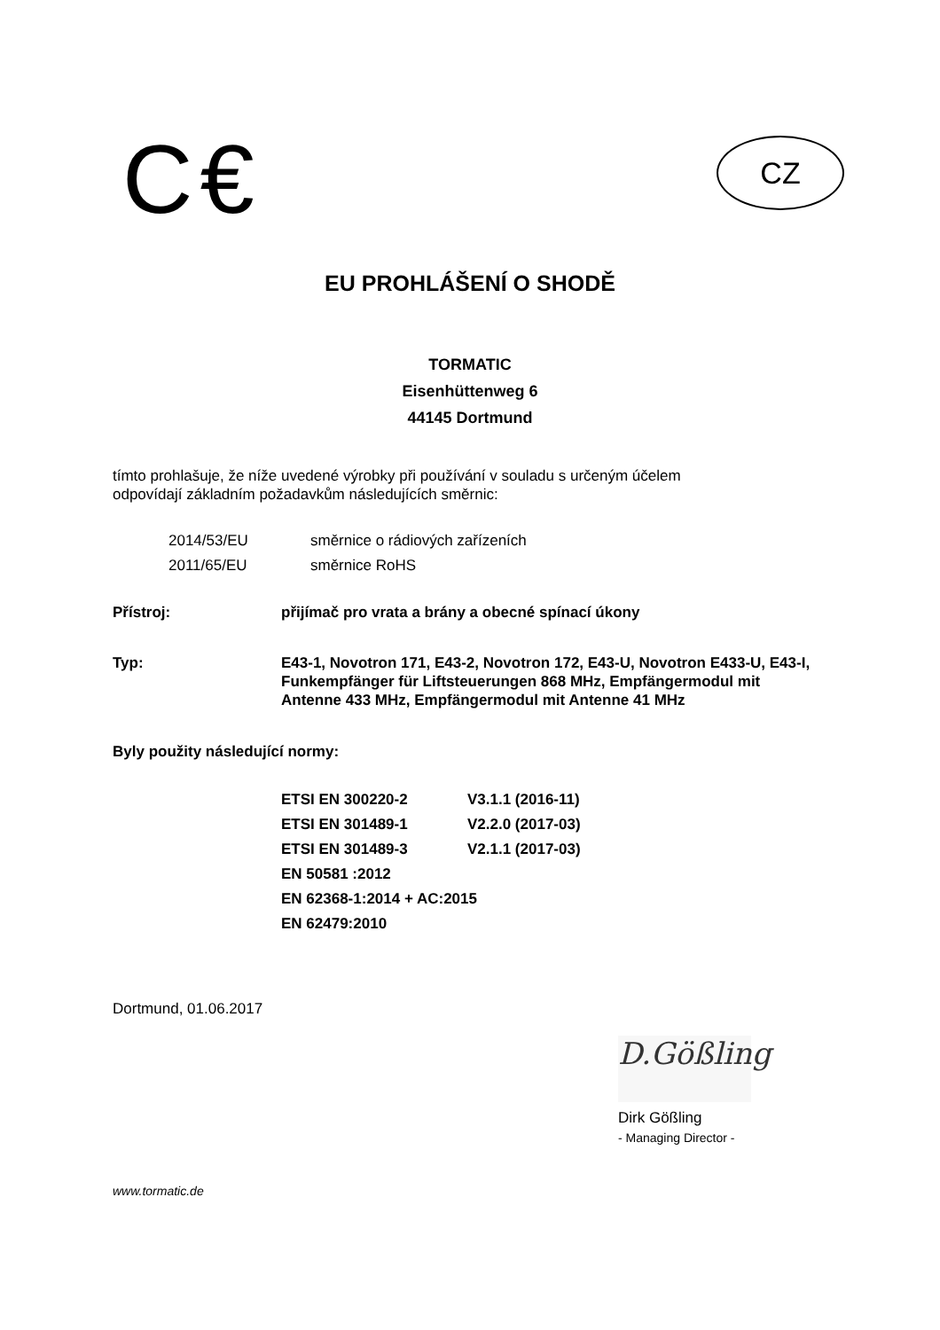C€ CZ
EU PROHLÁŠENÍ O SHODĚ
TORMATIC
Eisenhüttenweg 6
44145 Dortmund
tímto prohlašuje, že níže uvedené výrobky při používání v souladu s určeným účelem
odpovídají základním požadavkům následujících směrnic:
| 2014/53/EU | směrnice o rádiových zařízeních |
| 2011/65/EU | směrnice RoHS |
| Přístroj: | přijímač pro vrata a brány a obecné spínací úkony |
| Typ: | E43-1, Novotron 171, E43-2, Novotron 172, E43-U, Novotron E433-U, E43-I, Funkempfänger für Liftsteuerungen 868 MHz, Empfängermodul mit Antenne 433 MHz, Empfängermodul mit Antenne 41 MHz |
Byly použity následující normy:
| ETSI EN 300220-2 | V3.1.1 (2016-11) |
| ETSI EN 301489-1 | V2.2.0 (2017-03) |
| ETSI EN 301489-3 | V2.1.1 (2017-03) |
| EN 50581 :2012 | |
| EN 62368-1:2014 + AC:2015 | |
| EN 62479:2010 | |
Dortmund, 01.06.2017
D.Gößling
Dirk Gößling
- Managing Director -
www.tormatic.de